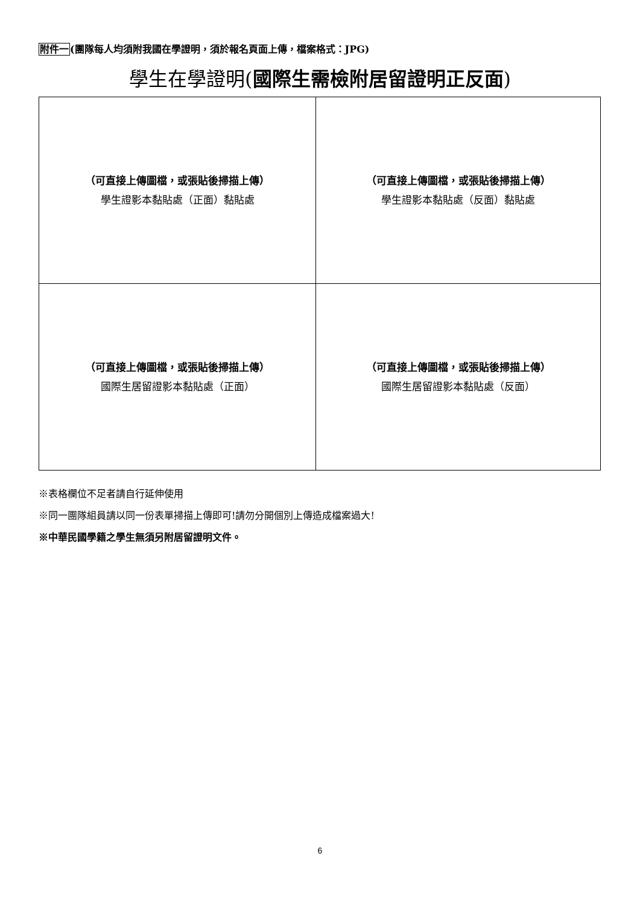附件一(團隊每人均須附我國在學證明，須於報名頁面上傳，檔案格式：JPG)
學生在學證明(國際生需檢附居留證明正反面)
| （可直接上傳圖檔，或張貼後掃描上傳） 學生證影本黏貼處（正面）黏貼處 | （可直接上傳圖檔，或張貼後掃描上傳） 學生證影本黏貼處（反面）黏貼處 |
| （可直接上傳圖檔，或張貼後掃描上傳） 國際生居留證影本黏貼處（正面） | （可直接上傳圖檔，或張貼後掃描上傳） 國際生居留證影本黏貼處（反面） |
※表格欄位不足者請自行延伸使用
※同一團隊組員請以同一份表單掃描上傳即可!請勿分開個別上傳造成檔案過大!
※中華民國學籍之學生無須另附居留證明文件。
6